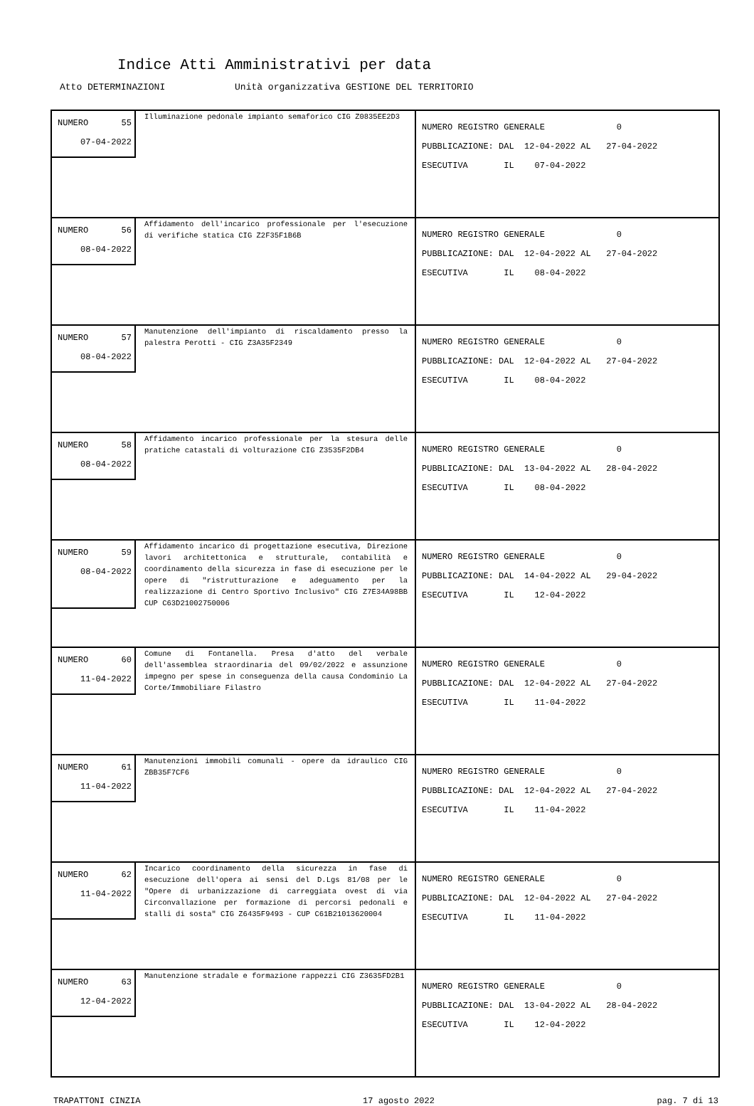Indice Atti Amministrativi per data
Atto DETERMINAZIONI Unità organizzativa GESTIONE DEL TERRITORIO
| NUMERO 55 07-04-2022 Illuminazione pedonale impianto semaforico CIG Z0835EE2D3 | NUMERO REGISTRO GENERALE 0 PUBBLICAZIONE: DAL 12-04-2022 AL 27-04-2022 ESECUTIVA IL 07-04-2022 |
| NUMERO 56 08-04-2022 Affidamento dell'incarico professionale per l'esecuzione di verifiche statica CIG Z2F35F1B6B | NUMERO REGISTRO GENERALE 0 PUBBLICAZIONE: DAL 12-04-2022 AL 27-04-2022 ESECUTIVA IL 08-04-2022 |
| NUMERO 57 08-04-2022 Manutenzione dell'impianto di riscaldamento presso la palestra Perotti - CIG Z3A35F2349 | NUMERO REGISTRO GENERALE 0 PUBBLICAZIONE: DAL 12-04-2022 AL 27-04-2022 ESECUTIVA IL 08-04-2022 |
| NUMERO 58 08-04-2022 Affidamento incarico professionale per la stesura delle pratiche catastali di volturazione CIG Z3535F2DB4 | NUMERO REGISTRO GENERALE 0 PUBBLICAZIONE: DAL 13-04-2022 AL 28-04-2022 ESECUTIVA IL 08-04-2022 |
| NUMERO 59 08-04-2022 Affidamento incarico di progettazione esecutiva, Direzione lavori architettonica e strutturale, contabilità e coordinamento della sicurezza in fase di esecuzione per le opere di "ristrutturazione e adeguamento per la realizzazione di Centro Sportivo Inclusivo" CIG Z7E34A98BB CUP C63D21002750006 | NUMERO REGISTRO GENERALE 0 PUBBLICAZIONE: DAL 14-04-2022 AL 29-04-2022 ESECUTIVA IL 12-04-2022 |
| NUMERO 60 11-04-2022 Comune di Fontanella. Presa d'atto del verbale dell'assemblea straordinaria del 09/02/2022 e assunzione impegno per spese in conseguenza della causa Condominio La Corte/Immobiliare Filastro | NUMERO REGISTRO GENERALE 0 PUBBLICAZIONE: DAL 12-04-2022 AL 27-04-2022 ESECUTIVA IL 11-04-2022 |
| NUMERO 61 11-04-2022 Manutenzioni immobili comunali - opere da idraulico CIG ZBB35F7CF6 | NUMERO REGISTRO GENERALE 0 PUBBLICAZIONE: DAL 12-04-2022 AL 27-04-2022 ESECUTIVA IL 11-04-2022 |
| NUMERO 62 11-04-2022 Incarico coordinamento della sicurezza in fase di esecuzione dell'opera ai sensi del D.Lgs 81/08 per le "Opere di urbanizzazione di carreggiata ovest di via Circonvallazione per formazione di percorsi pedonali e stalli di sosta" CIG Z6435F9493 - CUP C61B21013620004 | NUMERO REGISTRO GENERALE 0 PUBBLICAZIONE: DAL 12-04-2022 AL 27-04-2022 ESECUTIVA IL 11-04-2022 |
| NUMERO 63 12-04-2022 Manutenzione stradale e formazione rappezzi CIG Z3635FD2B1 | NUMERO REGISTRO GENERALE 0 PUBBLICAZIONE: DAL 13-04-2022 AL 28-04-2022 ESECUTIVA IL 12-04-2022 |
TRAPATTONI CINZIA 17 agosto 2022 pag. 7 di 13